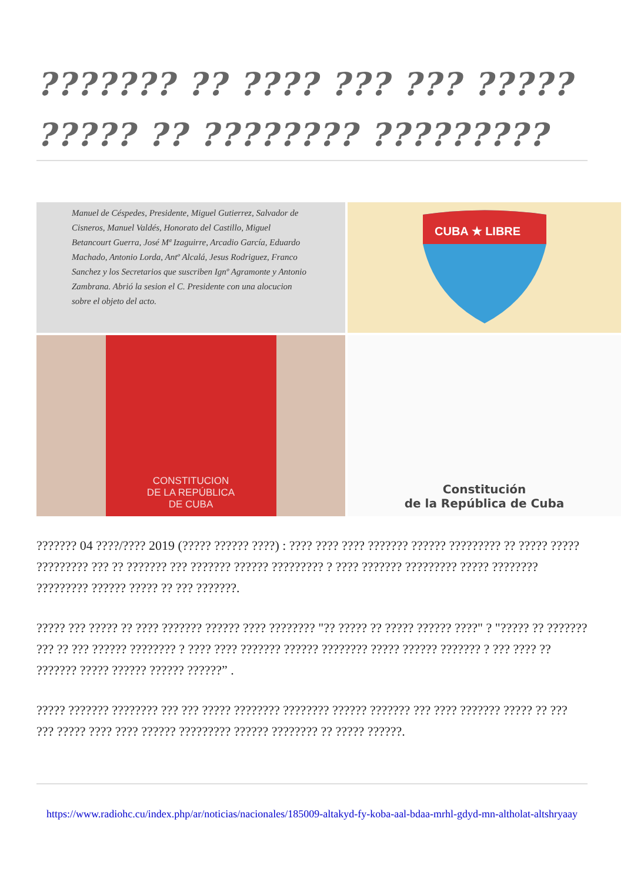??????? ?? ???? ??? ??? ????? ????? ?? ???????? ?????????
Manuel de Céspedes, Presidente, Miguel Gutierrez, Salvador de Cisneros, Manuel Valdés, Honorato del Castillo, Miguel Betancourt Guerra, José Mª Izaguirre, Arcadio García, Eduardo Machado, Antonio Lorda, Antº Alcalá, Jesus Rodriguez, Franco Sanchez y los Secretarios que suscriben Ignº Agramonte y Antonio Zambrana. Abrió la sesion el C. Presidente con una alocucion sobre el objeto del acto.
CUBA ★ LIBRE
CONSTITUCION
DE LA REPÚBLICA
DE CUBA
Constitución
de la República de Cuba
??????? 04 ????/???? 2019 (????? ?????? ????) : ???? ???? ???? ??????? ?????? ????????? ?? ????? ????? ????????? ??? ?? ??????? ??? ??????? ?????? ????????? ? ???? ??????? ????????? ????? ???????? ????????? ?????? ????? ?? ??? ???????.
????? ??? ????? ?? ???? ??????? ?????? ???? ???????? "?? ????? ?? ????? ?????? ????" ? "????? ?? ??????? ??? ?? ??? ?????? ???????? ? ???? ???? ??????? ?????? ???????? ????? ?????? ??????? ? ??? ???? ?? ??????? ????? ?????? ?????? ??????” .
????? ??????? ???????? ??? ??? ????? ???????? ???????? ?????? ??????? ??? ???? ??????? ????? ?? ??? ??? ????? ???? ???? ?????? ????????? ?????? ???????? ?? ????? ??????.
https://www.radiohc.cu/index.php/ar/noticias/nacionales/185009-altakyd-fy-koba-aal-bdaa-mrhl-gdyd-mn-altholat-altshryaay